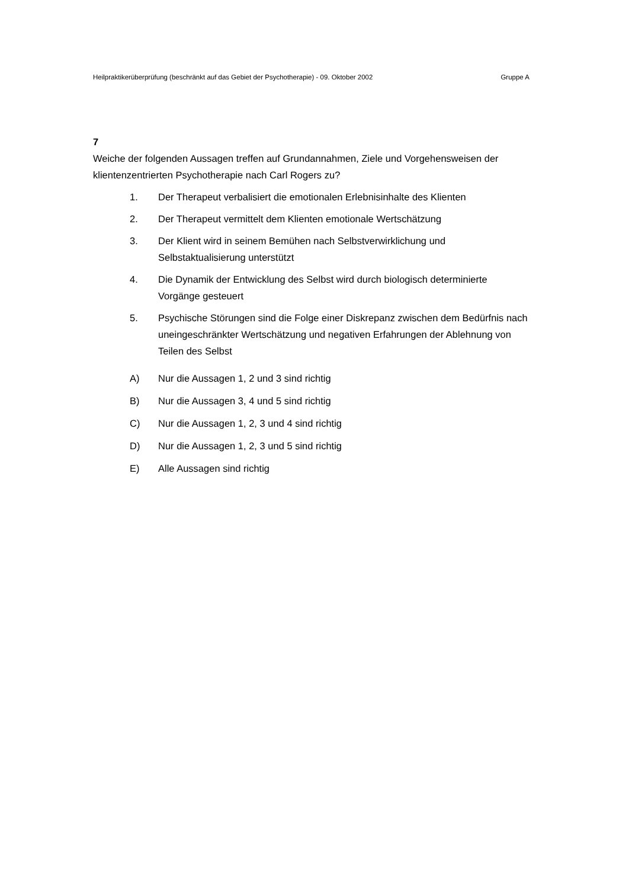Heilpraktikerüberprüfung (beschränkt auf das Gebiet der Psychotherapie) - 09. Oktober 2002 Gruppe A
7
Weiche der folgenden Aussagen treffen auf Grundannahmen, Ziele und Vorgehensweisen der klientenzentrierten Psychotherapie nach Carl Rogers zu?
1. Der Therapeut verbalisiert die emotionalen Erlebnisinhalte des Klienten
2. Der Therapeut vermittelt dem Klienten emotionale Wertschätzung
3. Der Klient wird in seinem Bemühen nach Selbstverwirklichung und Selbstaktualisierung unterstützt
4. Die Dynamik der Entwicklung des Selbst wird durch biologisch determinierte Vorgänge gesteuert
5. Psychische Störungen sind die Folge einer Diskrepanz zwischen dem Bedürfnis nach uneingeschränkter Wertschätzung und negativen Erfahrungen der Ablehnung von Teilen des Selbst
A) Nur die Aussagen 1, 2 und 3 sind richtig
B) Nur die Aussagen 3, 4 und 5 sind richtig
C) Nur die Aussagen 1, 2, 3 und 4 sind richtig
D) Nur die Aussagen 1, 2, 3 und 5 sind richtig
E) Alle Aussagen sind richtig